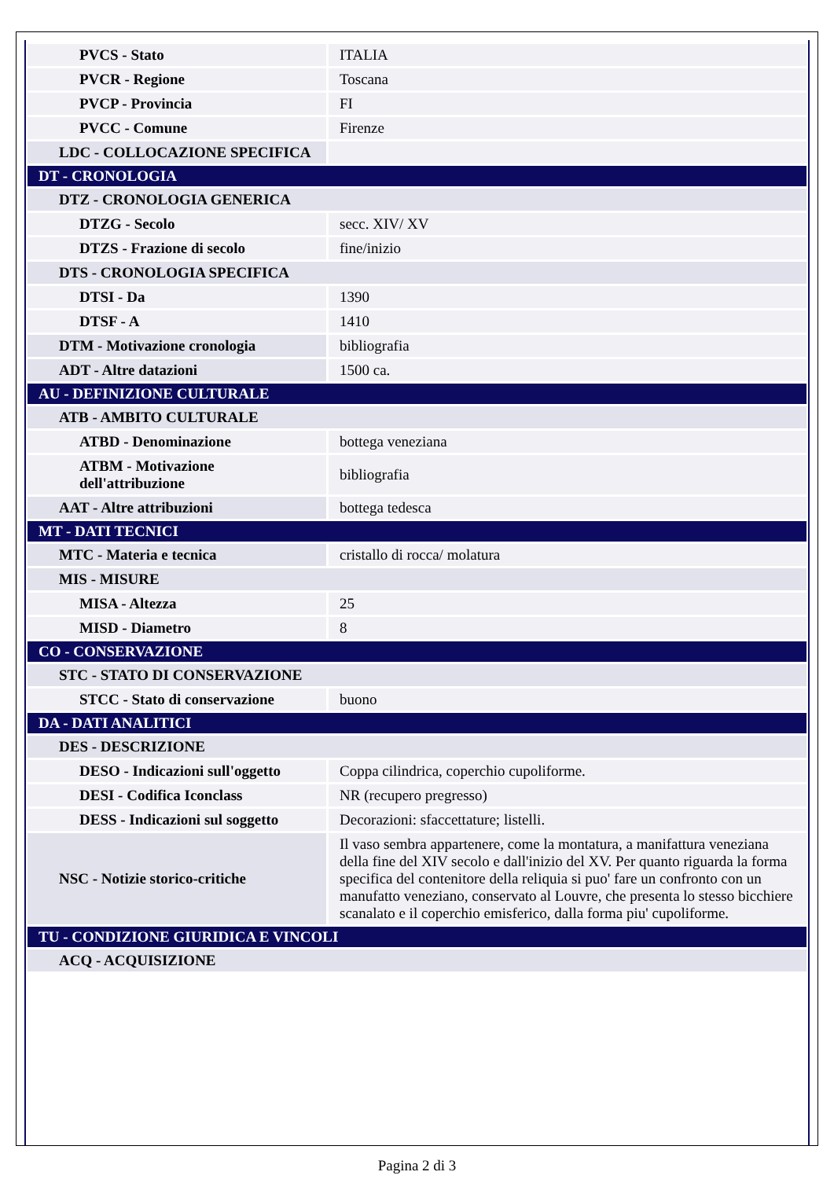| PVCS - Stato | ITALIA |
| PVCR - Regione | Toscana |
| PVCP - Provincia | FI |
| PVCC - Comune | Firenze |
| LDC - COLLOCAZIONE SPECIFICA | |
| DT - CRONOLOGIA | |
| DTZ - CRONOLOGIA GENERICA | |
| DTZG - Secolo | secc. XIV/ XV |
| DTZS - Frazione di secolo | fine/inizio |
| DTS - CRONOLOGIA SPECIFICA | |
| DTSI - Da | 1390 |
| DTSF - A | 1410 |
| DTM - Motivazione cronologia | bibliografia |
| ADT - Altre datazioni | 1500 ca. |
| AU - DEFINIZIONE CULTURALE | |
| ATB - AMBITO CULTURALE | |
| ATBD - Denominazione | bottega veneziana |
| ATBM - Motivazione dell'attribuzione | bibliografia |
| AAT - Altre attribuzioni | bottega tedesca |
| MT - DATI TECNICI | |
| MTC - Materia e tecnica | cristallo di rocca/ molatura |
| MIS - MISURE | |
| MISA - Altezza | 25 |
| MISD - Diametro | 8 |
| CO - CONSERVAZIONE | |
| STC - STATO DI CONSERVAZIONE | |
| STCC - Stato di conservazione | buono |
| DA - DATI ANALITICI | |
| DES - DESCRIZIONE | |
| DESO - Indicazioni sull'oggetto | Coppa cilindrica, coperchio cupoliforme. |
| DESI - Codifica Iconclass | NR (recupero pregresso) |
| DESS - Indicazioni sul soggetto | Decorazioni: sfaccettature; listelli. |
| NSC - Notizie storico-critiche | Il vaso sembra appartenere, come la montatura, a manifattura veneziana della fine del XIV secolo e dall'inizio del XV. Per quanto riguarda la forma specifica del contenitore della reliquia si puo' fare un confronto con un manufatto veneziano, conservato al Louvre, che presenta lo stesso bicchiere scanalato e il coperchio emisferico, dalla forma piu' cupoliforme. |
| TU - CONDIZIONE GIURIDICA E VINCOLI | |
| ACQ - ACQUISIZIONE | |
Pagina 2 di 3